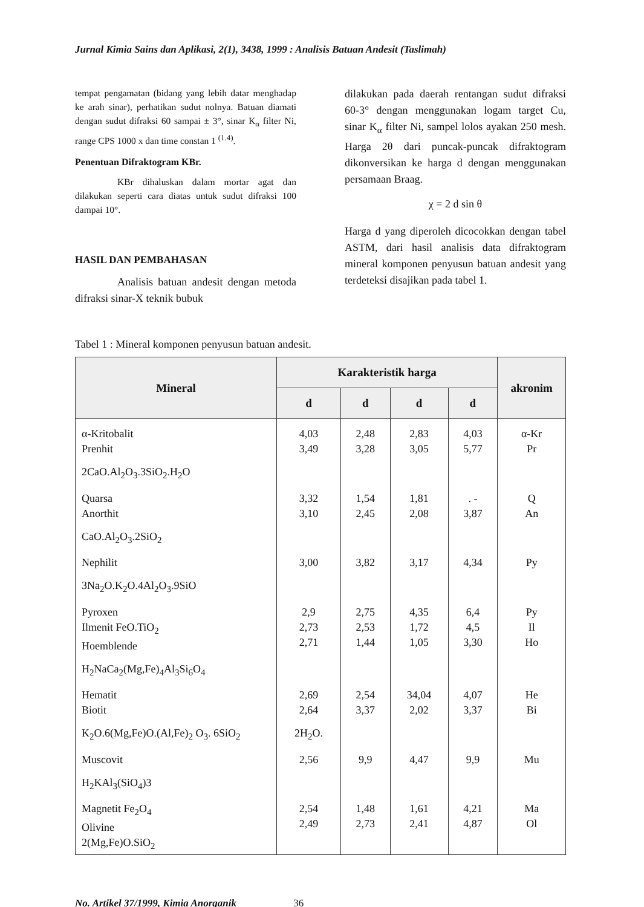Jurnal Kimia Sains dan Aplikasi, 2(1), 3438, 1999 : Analisis Batuan Andesit (Taslimah)
tempat pengamatan (bidang yang lebih datar menghadap ke arah sinar), perhatikan sudut nolnya. Batuan diamati dengan sudut difraksi 60 sampai ± 3°, sinar K<sub>α</sub> filter Ni, range CPS 1000 x dan time constan 1 <sup>(1.4)</sup>.
Penentuan Difraktogram KBr.
KBr dihaluskan dalam mortar agat dan dilakukan seperti cara diatas untuk sudut difraksi 100 dampai 10°.
HASIL DAN PEMBAHASAN
Analisis batuan andesit dengan metoda difraksi sinar-X teknik bubuk
dilakukan pada daerah rentangan sudut difraksi 60-3° dengan menggunakan logam target Cu, sinar K<sub>α</sub> filter Ni, sampel lolos ayakan 250 mesh. Harga 2θ dari puncak-puncak difraktogram dikonversikan ke harga d dengan menggunakan persamaan Braag.
χ = 2 d sin θ
Harga d yang diperoleh dicocokkan dengan tabel ASTM, dari hasil analisis data difraktogram mineral komponen penyusun batuan andesit yang terdeteksi disajikan pada tabel 1.
Tabel 1 : Mineral komponen penyusun batuan andesit.
| Mineral | Karakteristik harga | | | | akronim |
| --- | --- | --- | --- | --- | --- |
| | d | d | d | d | |
| α-Kritobalit Prenhit | 4,03 3,49 | 2,48 3,28 | 2,83 3,05 | 4,03 5,77 | α-Kr Pr |
| 2CaO.Al<sub>2</sub>O<sub>3</sub>.3SiO<sub>2</sub>.H<sub>2</sub>O | | | | | |
| Quarsa Anorthit | 3,32 3,10 | 1,54 2,45 | 1,81 2,08 | . - 3,87 | Q An |
| CaO.Al<sub>2</sub>O<sub>3</sub>.2SiO<sub>2</sub> | | | | | |
| Nephilit | 3,00 | 3,82 | 3,17 | 4,34 | Py |
| 3Na<sub>2</sub>O.K<sub>2</sub>O.4Al<sub>2</sub>O<sub>3</sub>.9SiO | | | | | |
| Pyroxen Ilmenit FeO.TiO<sub>2</sub> Hoemblende | 2,9 2,73 2,71 | 2,75 2,53 1,44 | 4,35 1,72 1,05 | 6,4 4,5 3,30 | Py Il Ho |
| H<sub>2</sub>NaCa<sub>2</sub>(Mg,Fe)<sub>4</sub>Al<sub>3</sub>Si<sub>6</sub>O<sub>4</sub> | | | | | |
| Hematit Biotit | 2,69 2,64 | 2,54 3,37 | 34,04 2,02 | 4,07 3,37 | He Bi |
| K<sub>2</sub>O.6(Mg,Fe)O.(Al,Fe)<sub>2</sub> O<sub>3</sub>. 6SiO<sub>2</sub> | 2H<sub>2</sub>O. | | | | |
| Muscovit | 2,56 | 9,9 | 4,47 | 9,9 | Mu |
| H<sub>2</sub>KAl<sub>3</sub>(SiO<sub>4</sub>)3 | | | | | |
| Magnetit Fe<sub>2</sub>O<sub>4</sub> Olivine 2(Mg,Fe)O.SiO<sub>2</sub> | 2,54 2,49 | 1,48 2,73 | 1,61 2,41 | 4,21 4,87 | Ma Ol |
No. Artikel 37/1999, Kimia Anorganik 36